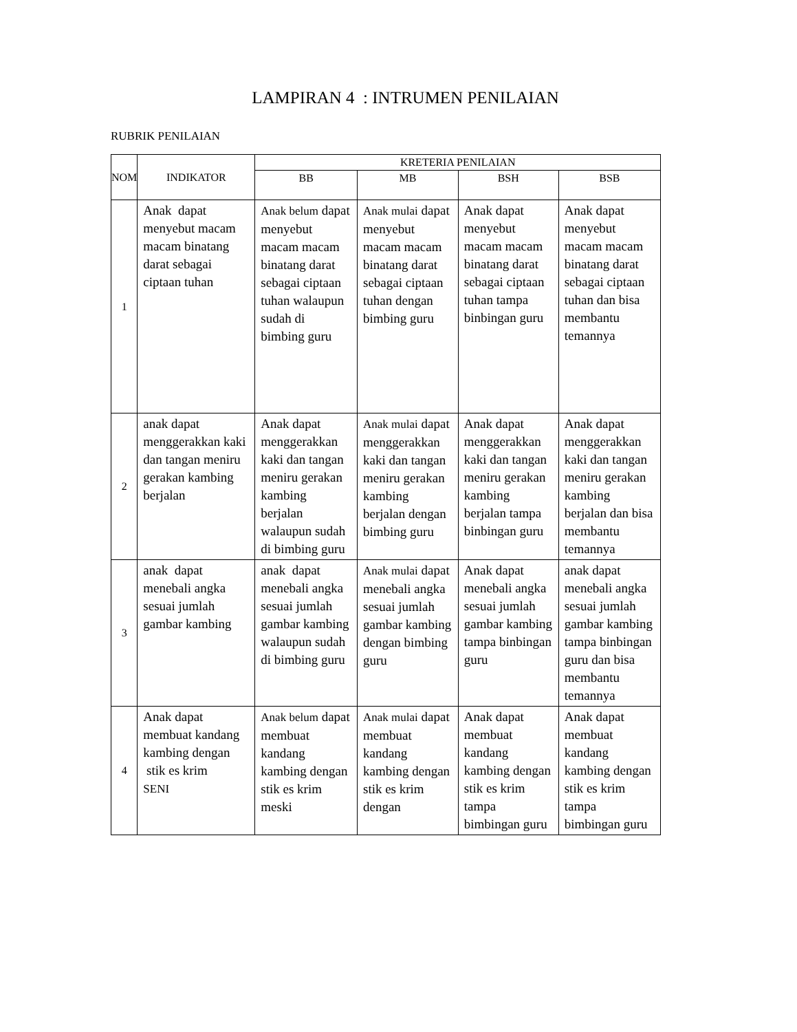LAMPIRAN 4 : INTRUMEN PENILAIAN
RUBRIK PENILAIAN
| NOM | INDIKATOR | KRETERIA PENILAIAN | | | |
| --- | --- | --- | --- | --- | --- |
| | | BB | MB | BSH | BSB |
| 1 | Anak dapat menyebut macam macam binatang darat sebagai ciptaan tuhan | Anak belum dapat menyebut macam macam binatang darat sebagai ciptaan tuhan walaupun sudah di bimbing guru | Anak mulai dapat menyebut macam macam binatang darat sebagai ciptaan tuhan dengan bimbing guru | Anak dapat menyebut macam macam binatang darat sebagai ciptaan tuhan tampa binbingan guru | Anak dapat menyebut macam macam binatang darat sebagai ciptaan tuhan dan bisa membantu temannya |
| 2 | anak dapat menggerakkan kaki dan tangan meniru gerakan kambing berjalan | Anak dapat menggerakkan kaki dan tangan meniru gerakan kambing berjalan walaupun sudah di bimbing guru | Anak mulai dapat menggerakkan kaki dan tangan meniru gerakan kambing berjalan dengan bimbing guru | Anak dapat menggerakkan kaki dan tangan meniru gerakan kambing berjalan tampa binbingan guru | Anak dapat menggerakkan kaki dan tangan meniru gerakan kambing berjalan dan bisa membantu temannya |
| 3 | anak dapat menebali angka sesuai jumlah gambar kambing | anak dapat menebali angka sesuai jumlah gambar kambing walaupun sudah di bimbing guru | Anak mulai dapat menebali angka sesuai jumlah gambar kambing dengan bimbing guru | Anak dapat menebali angka sesuai jumlah gambar kambing tampa binbingan guru | anak dapat menebali angka sesuai jumlah gambar kambing tampa binbingan guru dan bisa membantu temannya |
| 4 | Anak dapat membuat kandang kambing dengan stik es krim SENI | Anak belum dapat membuat kandang kambing dengan stik es krim meski | Anak mulai dapat membuat kandang kambing dengan stik es krim dengan | Anak dapat membuat kandang kambing dengan stik es krim tampa bimbingan guru | Anak dapat membuat kandang kambing dengan stik es krim tampa bimbingan guru |